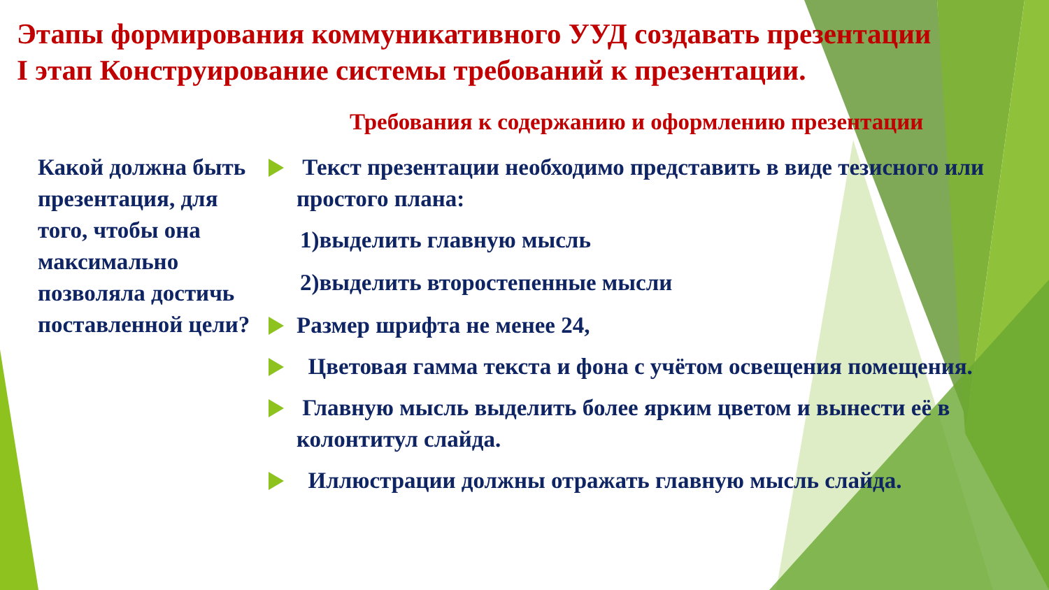Этапы формирования коммуникативного УУД создавать презентации
I этап Конструирование системы требований к презентации.
Требования к содержанию и оформлению презентации
Какой должна быть презентация, для того, чтобы она максимально позволяла достичь поставленной цели?
Текст презентации необходимо представить в виде тезисного или простого плана:
1)выделить главную мысль
2)выделить второстепенные мысли
Размер шрифта не менее 24,
Цветовая гамма текста и фона с учётом освещения помещения.
Главную мысль выделить более ярким цветом и вынести её в колонтитул слайда.
Иллюстрации должны отражать главную мысль слайда.